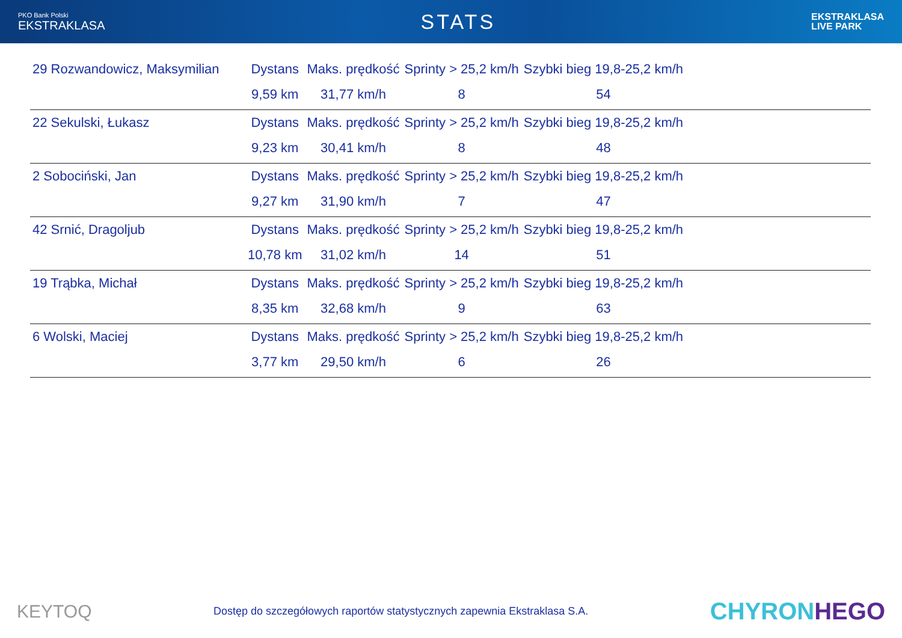PKO Bank Polski
EKSTRAKLASA
STATS
EKSTRAKLASA
LIVE PARK
| 29 Rozwandowicz, Maksymilian | Dystans | Maks. prędkość | Sprinty > 25,2 km/h | Szybki bieg 19,8-25,2 km/h | |
| | 9,59 km | 31,77 km/h | 8 | 54 | |
| 22 Sekulski, Łukasz | Dystans | Maks. prędkość | Sprinty > 25,2 km/h | Szybki bieg 19,8-25,2 km/h | |
| | 9,23 km | 30,41 km/h | 8 | 48 | |
| 2 Sobociński, Jan | Dystans | Maks. prędkość | Sprinty > 25,2 km/h | Szybki bieg 19,8-25,2 km/h | |
| | 9,27 km | 31,90 km/h | 7 | 47 | |
| 42 Srnić, Dragoljub | Dystans | Maks. prędkość | Sprinty > 25,2 km/h | Szybki bieg 19,8-25,2 km/h | |
| | 10,78 km | 31,02 km/h | 14 | 51 | |
| 19 Trąbka, Michał | Dystans | Maks. prędkość | Sprinty > 25,2 km/h | Szybki bieg 19,8-25,2 km/h | |
| | 8,35 km | 32,68 km/h | 9 | 63 | |
| 6 Wolski, Maciej | Dystans | Maks. prędkość | Sprinty > 25,2 km/h | Szybki bieg 19,8-25,2 km/h | |
| | 3,77 km | 29,50 km/h | 6 | 26 | |
KEYTOQ
Dostęp do szczegółowych raportów statystycznych zapewnia Ekstraklasa S.A.
CHYRONHEGO